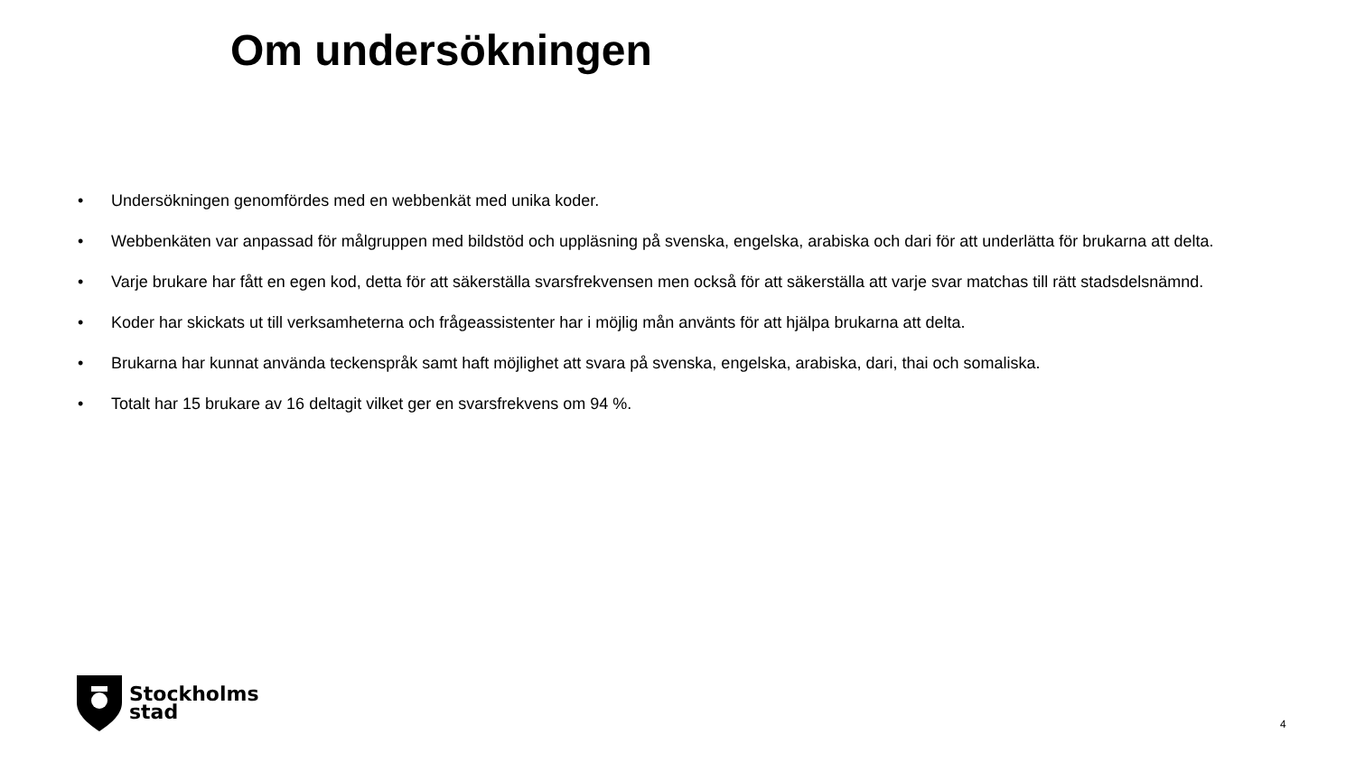Om undersökningen
• Undersökningen genomfördes med en webbenkät med unika koder.
• Webbenkäten var anpassad för målgruppen med bildstöd och uppläsning på svenska, engelska, arabiska och dari för att underlätta för brukarna att delta.
• Varje brukare har fått en egen kod, detta för att säkerställa svarsfrekvensen men också för att säkerställa att varje svar matchas till rätt stadsdelsnämnd.
• Koder har skickats ut till verksamheterna och frågeassistenter har i möjlig mån använts för att hjälpa brukarna att delta.
• Brukarna har kunnat använda teckenspråk samt haft möjlighet att svara på svenska, engelska, arabiska, dari, thai och somaliska.
• Totalt har 15 brukare av 16 deltagit vilket ger en svarsfrekvens om 94 %.
Stockholms
stad
4